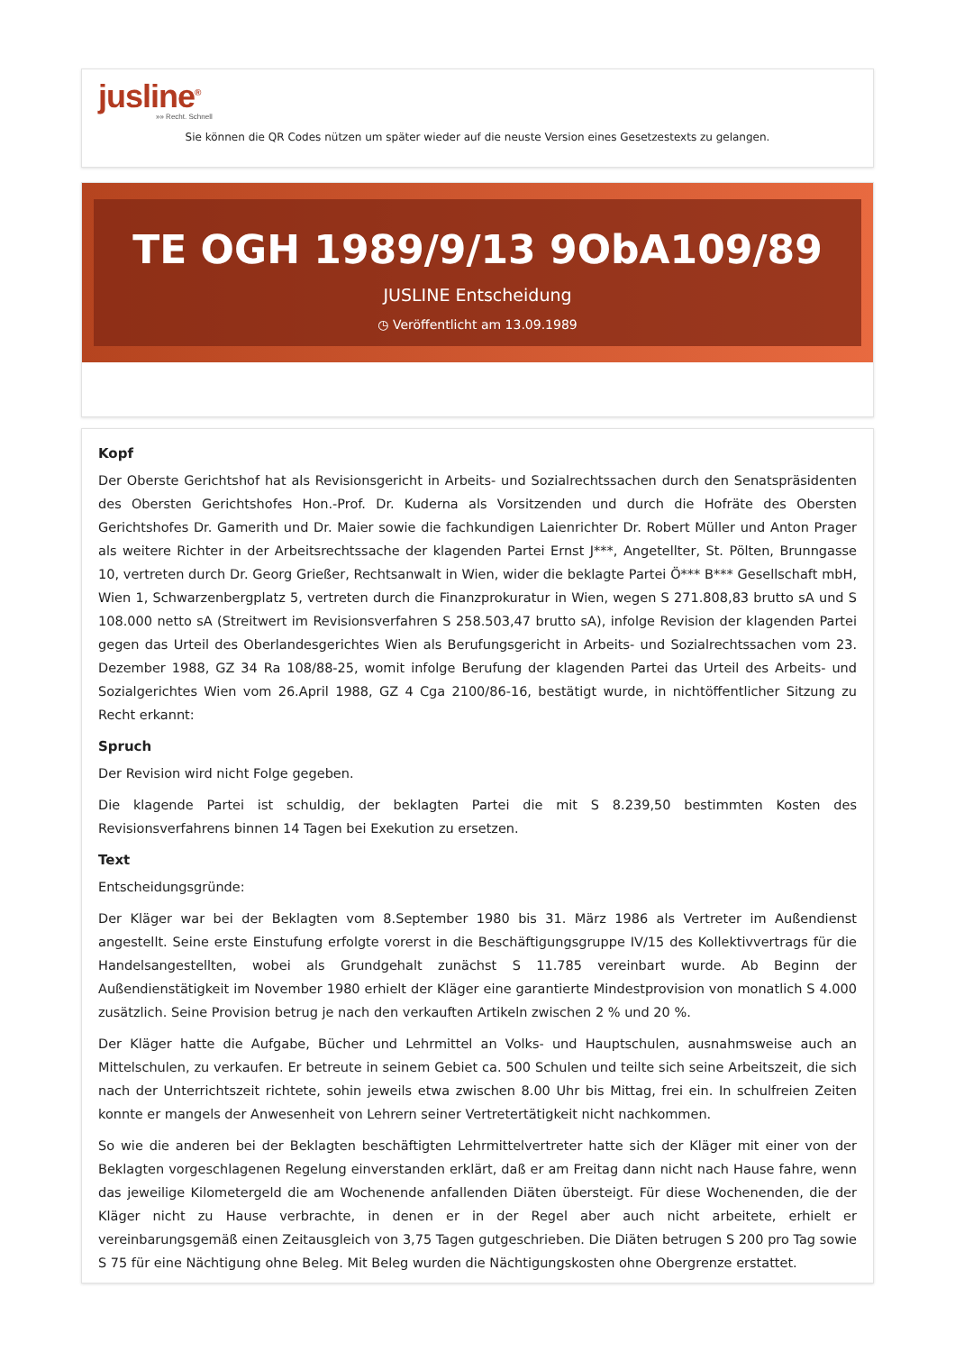jusline<sup>®</sup>
»» Recht. Schnell
Sie können die QR Codes nützen um später wieder auf die neuste Version eines Gesetzestexts zu gelangen.
TE OGH 1989/9/13 9ObA109/89
JUSLINE Entscheidung
◷ Veröffentlicht am 13.09.1989
Kopf
Der Oberste Gerichtshof hat als Revisionsgericht in Arbeits- und Sozialrechtssachen durch den Senatspräsidenten des Obersten Gerichtshofes Hon.-Prof. Dr. Kuderna als Vorsitzenden und durch die Hofräte des Obersten Gerichtshofes Dr. Gamerith und Dr. Maier sowie die fachkundigen Laienrichter Dr. Robert Müller und Anton Prager als weitere Richter in der Arbeitsrechtssache der klagenden Partei Ernst J***, Angetellter, St. Pölten, Brunngasse 10, vertreten durch Dr. Georg Grießer, Rechtsanwalt in Wien, wider die beklagte Partei Ö*** B*** Gesellschaft mbH, Wien 1, Schwarzenbergplatz 5, vertreten durch die Finanzprokuratur in Wien, wegen S 271.808,83 brutto sA und S 108.000 netto sA (Streitwert im Revisionsverfahren S 258.503,47 brutto sA), infolge Revision der klagenden Partei gegen das Urteil des Oberlandesgerichtes Wien als Berufungsgericht in Arbeits- und Sozialrechtssachen vom 23. Dezember 1988, GZ 34 Ra 108/88-25, womit infolge Berufung der klagenden Partei das Urteil des Arbeits- und Sozialgerichtes Wien vom 26.April 1988, GZ 4 Cga 2100/86-16, bestätigt wurde, in nichtöffentlicher Sitzung zu Recht erkannt:
Spruch
Der Revision wird nicht Folge gegeben.
Die klagende Partei ist schuldig, der beklagten Partei die mit S 8.239,50 bestimmten Kosten des Revisionsverfahrens binnen 14 Tagen bei Exekution zu ersetzen.
Text
Entscheidungsgründe:
Der Kläger war bei der Beklagten vom 8.September 1980 bis 31. März 1986 als Vertreter im Außendienst angestellt. Seine erste Einstufung erfolgte vorerst in die Beschäftigungsgruppe IV/15 des Kollektivvertrags für die Handelsangestellten, wobei als Grundgehalt zunächst S 11.785 vereinbart wurde. Ab Beginn der Außendienstätigkeit im November 1980 erhielt der Kläger eine garantierte Mindestprovision von monatlich S 4.000 zusätzlich. Seine Provision betrug je nach den verkauften Artikeln zwischen 2 % und 20 %.
Der Kläger hatte die Aufgabe, Bücher und Lehrmittel an Volks- und Hauptschulen, ausnahmsweise auch an Mittelschulen, zu verkaufen. Er betreute in seinem Gebiet ca. 500 Schulen und teilte sich seine Arbeitszeit, die sich nach der Unterrichtszeit richtete, sohin jeweils etwa zwischen 8.00 Uhr bis Mittag, frei ein. In schulfreien Zeiten konnte er mangels der Anwesenheit von Lehrern seiner Vertretertätigkeit nicht nachkommen.
So wie die anderen bei der Beklagten beschäftigten Lehrmittelvertreter hatte sich der Kläger mit einer von der Beklagten vorgeschlagenen Regelung einverstanden erklärt, daß er am Freitag dann nicht nach Hause fahre, wenn das jeweilige Kilometergeld die am Wochenende anfallenden Diäten übersteigt. Für diese Wochenenden, die der Kläger nicht zu Hause verbrachte, in denen er in der Regel aber auch nicht arbeitete, erhielt er vereinbarungsgemäß einen Zeitausgleich von 3,75 Tagen gutgeschrieben. Die Diäten betrugen S 200 pro Tag sowie S 75 für eine Nächtigung ohne Beleg. Mit Beleg wurden die Nächtigungskosten ohne Obergrenze erstattet.